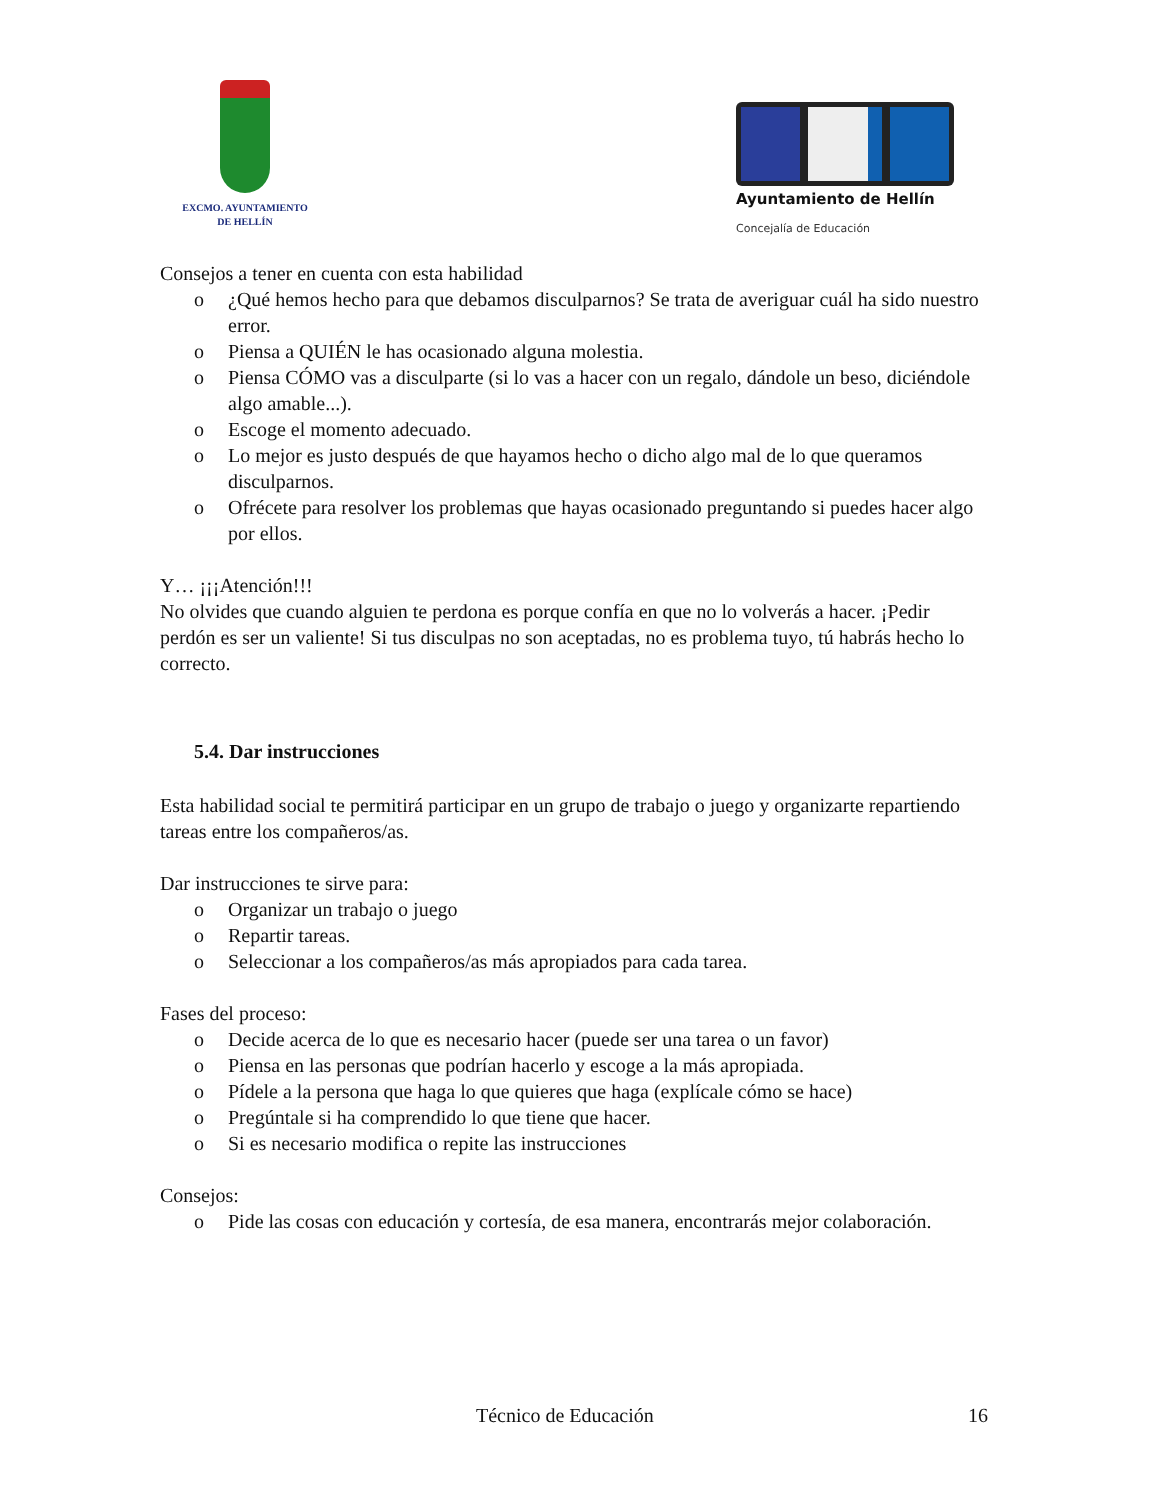EXCMO. AYUNTAMIENTO
DE HELLÍN
Ayuntamiento de Hellín
Concejalía de Educación
Consejos a tener en cuenta con esta habilidad
o ¿Qué hemos hecho para que debamos disculparnos? Se trata de averiguar cuál ha sido nuestro error.
o Piensa a QUIÉN le has ocasionado alguna molestia.
o Piensa CÓMO vas a disculparte (si lo vas a hacer con un regalo, dándole un beso, diciéndole algo amable...).
o Escoge el momento adecuado.
o Lo mejor es justo después de que hayamos hecho o dicho algo mal de lo que queramos disculparnos.
o Ofrécete para resolver los problemas que hayas ocasionado preguntando si puedes hacer algo por ellos.
Y… ¡¡¡Atención!!!
No olvides que cuando alguien te perdona es porque confía en que no lo volverás a hacer. ¡Pedir perdón es ser un valiente! Si tus disculpas no son aceptadas, no es problema tuyo, tú habrás hecho lo correcto.
5.4. Dar instrucciones
Esta habilidad social te permitirá participar en un grupo de trabajo o juego y organizarte repartiendo tareas entre los compañeros/as.
Dar instrucciones te sirve para:
o Organizar un trabajo o juego
o Repartir tareas.
o Seleccionar a los compañeros/as más apropiados para cada tarea.
Fases del proceso:
o Decide acerca de lo que es necesario hacer (puede ser una tarea o un favor)
o Piensa en las personas que podrían hacerlo y escoge a la más apropiada.
o Pídele a la persona que haga lo que quieres que haga (explícale cómo se hace)
o Pregúntale si ha comprendido lo que tiene que hacer.
o Si es necesario modifica o repite las instrucciones
Consejos:
o Pide las cosas con educación y cortesía, de esa manera, encontrarás mejor colaboración.
Técnico de Educación 16